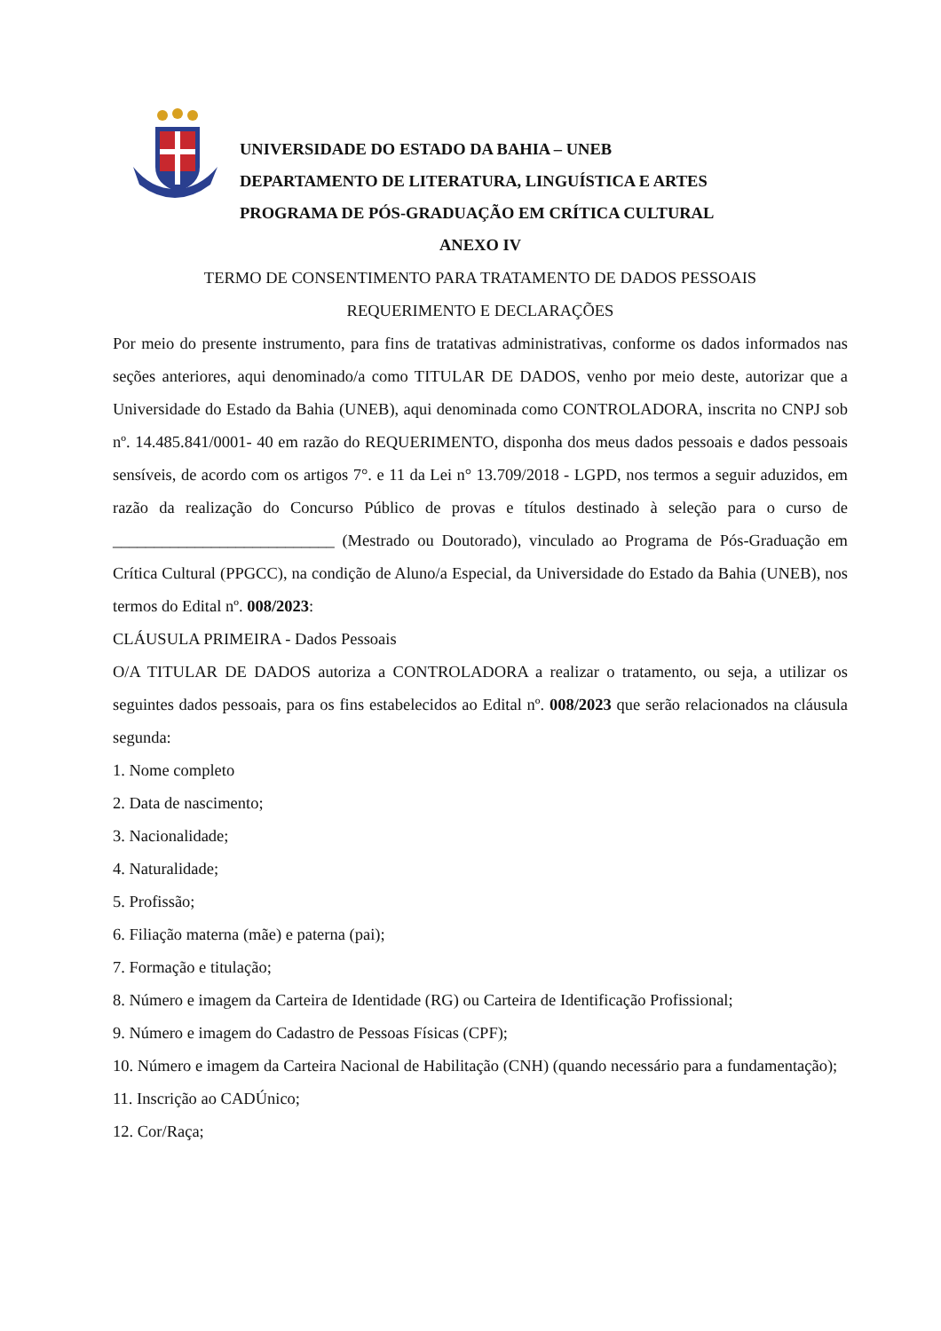UNIVERSIDADE DO ESTADO DA BAHIA – UNEB
DEPARTAMENTO DE LITERATURA, LINGUÍSTICA E ARTES
PROGRAMA DE PÓS-GRADUAÇÃO EM CRÍTICA CULTURAL
ANEXO IV
TERMO DE CONSENTIMENTO PARA TRATAMENTO DE DADOS PESSOAIS
REQUERIMENTO E DECLARAÇÕES
Por meio do presente instrumento, para fins de tratativas administrativas, conforme os dados informados nas seções anteriores, aqui denominado/a como TITULAR DE DADOS, venho por meio deste, autorizar que a Universidade do Estado da Bahia (UNEB), aqui denominada como CONTROLADORA, inscrita no CNPJ sob nº. 14.485.841/0001- 40 em razão do REQUERIMENTO, disponha dos meus dados pessoais e dados pessoais sensíveis, de acordo com os artigos 7°. e 11 da Lei n° 13.709/2018 - LGPD, nos termos a seguir aduzidos, em razão da realização do Concurso Público de provas e títulos destinado à seleção para o curso de ___________________________ (Mestrado ou Doutorado), vinculado ao Programa de Pós-Graduação em Crítica Cultural (PPGCC), na condição de Aluno/a Especial, da Universidade do Estado da Bahia (UNEB), nos termos do Edital nº. 008/2023:
CLÁUSULA PRIMEIRA - Dados Pessoais
O/A TITULAR DE DADOS autoriza a CONTROLADORA a realizar o tratamento, ou seja, a utilizar os seguintes dados pessoais, para os fins estabelecidos ao Edital nº. 008/2023 que serão relacionados na cláusula segunda:
1. Nome completo
2. Data de nascimento;
3. Nacionalidade;
4. Naturalidade;
5. Profissão;
6. Filiação materna (mãe) e paterna (pai);
7. Formação e titulação;
8. Número e imagem da Carteira de Identidade (RG) ou Carteira de Identificação Profissional;
9. Número e imagem do Cadastro de Pessoas Físicas (CPF);
10. Número e imagem da Carteira Nacional de Habilitação (CNH) (quando necessário para a fundamentação);
11. Inscrição ao CADÚnico;
12. Cor/Raça;